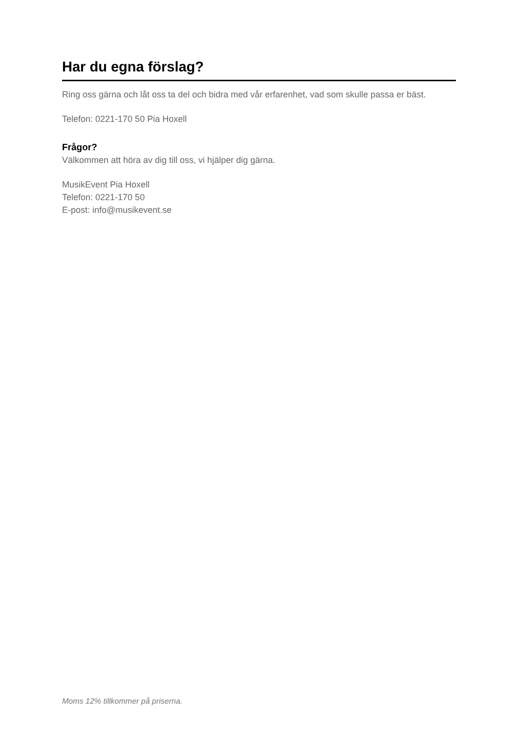Har du egna förslag?
Ring oss gärna och låt oss ta del och bidra med vår erfarenhet, vad som skulle passa er bäst.
Telefon: 0221-170 50 Pia Hoxell
Frågor?
Välkommen att höra av dig till oss, vi hjälper dig gärna.
MusikEvent Pia Hoxell
Telefon: 0221-170 50
E-post: info@musikevent.se
Moms 12% tillkommer på priserna.